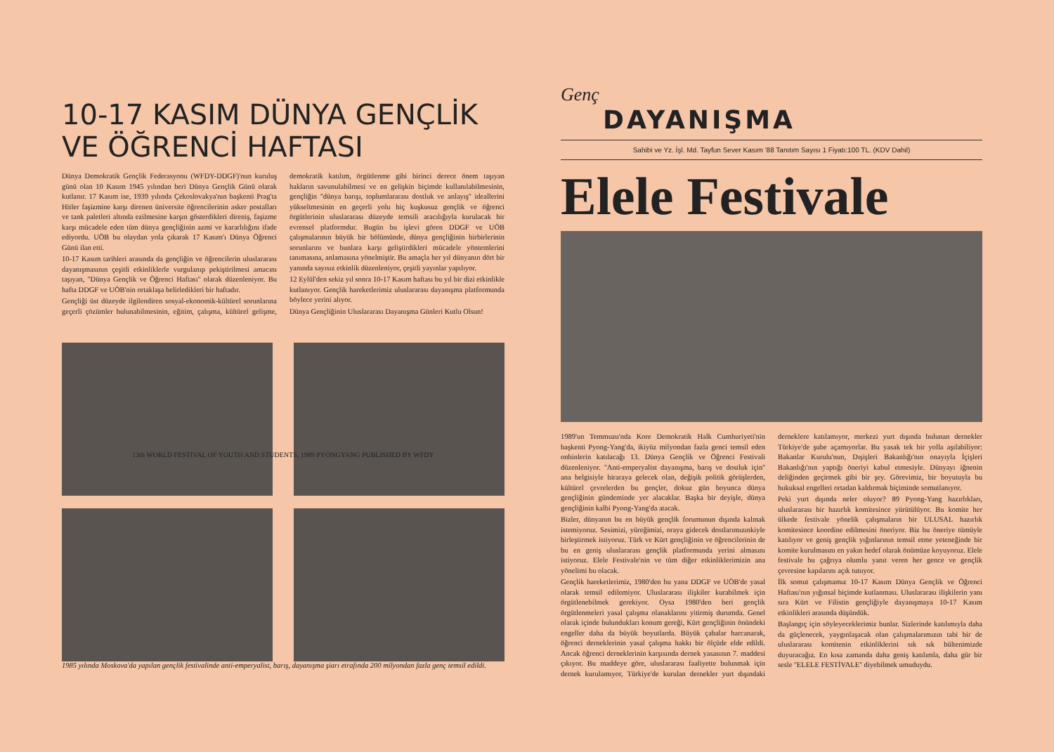10-17 KASIM DÜNYA GENÇLİK VE ÖĞRENCİ HAFTASI
Dünya Demokratik Gençlik Federasyonu (WFDY-DDGF)'nun kuruluş günü olan 10 Kasım 1945 yılından beri Dünya Gençlik Günü olarak kutlanır. 17 Kasım ise, 1939 yılında Çekoslovakya'nın başkenti Prag'ta Hitler faşizmine karşı direnen üniversite öğrencilerinin asker postalları ve tank paletleri altında ezilmesine karşın gösterdikleri direniş, faşizme karşı mücadele eden tüm dünya gençliğinin azmi ve kararlılığını ifade ediyordu. UÖB bu olaydan yola çıkarak 17 Kasım'ı Dünya Öğrenci Günü ilan etti.
10-17 Kasım tarihleri arasında da gençliğin ve öğrencilerin uluslararası dayanışmasının çeşitli etkinliklerle vurgulanıp pekiştirilmesi amacını taşıyan, ''Dünya Gençlik ve Öğrenci Haftası'' olarak düzenleniyor. Bu hafta DDGF ve UÖB'nin ortaklaşa belirledikleri bir haftadır.
Gençliği üst düzeyde ilgilendiren sosyal-ekonomik-kültürel sorunlarına geçerli çözümler bulunabilmesinin, eğitim, çalışma, kültürel gelişme, demokratik katılım, örgütlenme gibi birinci derece önem taşıyan hakların savunulabilmesi ve en gelişkin biçimde kullanılabilmesinin, gençliğin ''dünya barışı, toplumlararası dostluk ve anlayış'' ideallerini yükseltmesinin en geçerli yolu hiç kuşkusuz gençlik ve öğrenci örgütlerinin uluslararası düzeyde temsili aracılığıyla kurulacak bir evrensel platformdur. Bugün bu işlevi gören DDGF ve UÖB çalışmalarının büyük bir bölümünde, dünya gençliğinin birbirlerinin sorunlarını ve bunlara karşı geliştirdikleri mücadele yöntemlerini tanımasına, anlamasına yönelmiştir. Bu amaçla her yıl dünyanın dört bir yanında sayısız etkinlik düzenleniyor, çeşitli yayınlar yapılıyor.
12 Eylül'den sekiz yıl sonra 10-17 Kasım haftası bu yıl bir dizi etkinlikle kutlanıyor. Gençlik hareketlerimiz uluslararası dayanışma platformunda böylece yerini alıyor.
Dünya Gençliğinin Uluslararası Dayanışma Günleri Kutlu Olsun!
13th WORLD FESTIVAL OF YOUTH AND STUDENTS, 1989 PYONGYANG PUBLISHED BY WFDY
1985 yılında Moskova'da yapılan gençlik festivalinde anti-emperyalist, barış, dayanışma şiarı etrafında 200 milyondan fazla genç temsil edildi.
Genç
DAYANIŞMA
Sahibi ve Yz. İşl. Md. Tayfun Sever Kasım '88 Tanıtım Sayısı 1 Fiyatı:100 TL. (KDV Dahil)
Elele Festivale
1989'un Temmuzu'nda Kore Demokratik Halk Cumhuriyeti'nin başkenti Pyong-Yang'da, ikiyüz milyondan fazla genci temsil eden onbinlerin katılacağı 13. Dünya Gençlik ve Öğrenci Festivali düzenleniyor. ''Anti-emperyalist dayanışma, barış ve dostluk için'' ana belgisiyle biraraya gelecek olan, değişik politik görüşlerden, kültürel çevrelerden bu gençler, dokuz gün boyunca dünya gençliğinin gündeminde yer alacaklar. Başka bir deyişle, dünya gençliğinin kalbi Pyong-Yang'da atacak.
Bizler, dünyanın bu en büyük gençlik forumunun dışında kalmak istemiyoruz. Sesimizi, yüreğimizi, oraya gidecek dostlarımızınkiyle birleştirmek istiyoruz. Türk ve Kürt gençliğinin ve öğrencilerinin de bu en geniş uluslararası gençlik platformunda yerini almasını istiyoruz. Elele Festivale'nin ve tüm diğer etkinliklerimizin ana yönelimi bu olacak.
Gençlik hareketlerimiz, 1980'den bu yana DDGF ve UÖB'de yasal olarak temsil edilemiyor. Uluslararası ilişkiler kurabilmek için örgütlenebilmek gerekiyor. Oysa 1980'den beri gençlik örgütlenmeleri yasal çalışma olanaklarını yitirmiş durumda. Genel olarak içinde bulundukları konum gereği, Kürt gençliğinin önündeki engeller daha da büyük boyutlarda. Büyük çabalar harcanarak, öğrenci derneklerinin yasal çalışma hakkı bir ölçüde elde edildi. Ancak öğrenci derneklerinin karşısında dernek yasasının 7. maddesi çıkıyor. Bu maddeye göre, uluslararası faaliyette bulunmak için dernek kurulamıyor, Türkiye'de kurulan dernekler yurt dışındaki derneklere katılamıyor, merkezi yurt dışında bulunan dernekler Türkiye'de şube açamıyorlar. Bu yasak tek bir yolla aşılabiliyor: Bakanlar Kurulu'nun, Dışişleri Bakanlığı'nın onayıyla İçişleri Bakanlığı'nın yaptığı öneriyi kabul etmesiyle. Dünyayı iğnenin deliğinden geçirmek gibi bir şey. Görevimiz, bir boyutuyla bu hukuksal engelleri ortadan kaldırmak biçiminde somutlanıyor.
Peki yurt dışında neler oluyor? 89 Pyong-Yang hazırlıkları, uluslararası bir hazırlık komitesince yürütülüyor. Bu komite her ülkede festivale yönelik çalışmaların bir ULUSAL hazırlık komitesince koordine edilmesini öneriyor. Biz bu öneriye tümüyle katılıyor ve geniş gençlik yığınlarının temsil etme yeteneğinde bir komite kurulmasını en yakın hedef olarak önümüze koyuyoruz. Elele festivale bu çağrıya olumlu yanıt veren her gence ve gençlik çevresine kapılarını açık tutuyor.
İlk somut çalışmamız 10-17 Kasım Dünya Gençlik ve Öğrenci Haftası'nın yığınsal biçimde kutlanması. Uluslararası ilişkilerin yanı sıra Kürt ve Filistin gençliğiyle dayanışmaya 10-17 Kasım etkinlikleri arasında düşündük.
Başlangıç için söyleyeceklerimiz bunlar. Sizlerinde katılımıyla daha da güçlenecek, yaygınlaşacak olan çalışmalarımızın tabi bir de uluslararası komitenin etkinliklerini sık sık bültenimizde duyuracağız. En kısa zamanda daha geniş katılımla, daha gür bir sesle ''ELELE FESTİVALE'' diyebilmek umuduydu.